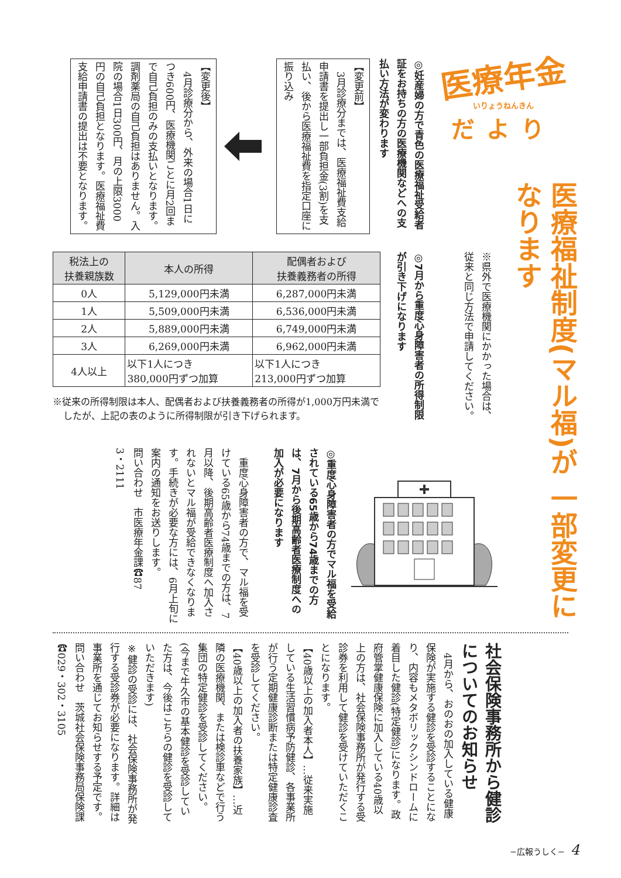医療年金
いりょうねんきん
だより
医療福祉制度(マル福)が 一部変更になります
◎妊産婦の方で青色の医療福祉受給者証をお持ちの方の医療機関などへの支払い方法が変わります
【変更前】
　3月診療分までは、医療福祉費支給申請書を提出し一部負担金(3割)を支払い、後から医療福祉費を指定口座に振り込み
【変更後】
　4月診療分から、外来の場合1日につき600円、医療機関ごとに月2回まで自己負担のみの支払いとなります。調剤薬局の自己負担はありません。入院の場合1日300円、月の上限3000円の自己負担となります。医療福祉費支給申請書の提出は不要となります。
※県外で医療機関にかかった場合は、従来と同じ方法で申請してください。
◎7月から重度心身障害者の所得制限が引き下げになります
| 税法上の 扶養親族数 | 本人の所得 | 配偶者および 扶養義務者の所得 |
| --- | --- | --- |
| 0人 | 5,129,000円未満 | 6,287,000円未満 |
| 1人 | 5,509,000円未満 | 6,536,000円未満 |
| 2人 | 5,889,000円未満 | 6,749,000円未満 |
| 3人 | 6,269,000円未満 | 6,962,000円未満 |
| 4人以上 | 以下1人につき 380,000円ずつ加算 | 以下1人につき 213,000円ずつ加算 |
※従来の所得制限は本人、配偶者および扶養義務者の所得が1,000万円未満でしたが、上記の表のように所得制限が引き下げられます。
◎重度心身障害者の方でマル福を受給されている65歳から74歳までの方は、7月から後期高齢者医療制度への加入が必要になります
　重度心身障害者の方で、マル福を受けている65歳から74歳までの方は、7月以降、後期高齢者医療制度へ加入されないとマル福が受給できなくなります。手続きが必要な方には、6月上旬に案内の通知をお送りします。
問い合わせ　市医療年金課☎87
3・2111
社会保険事務所から健診についてのお知らせ
　4月から、おのおの加入している健康保険が実施する健診を受診することになり、内容もメタボリックシンドロームに着目した健診(特定健診)になります。政府管掌健康保険に加入している40歳以上の方は、社会保険事務所が発行する受診券を利用して健診を受けていただくことになります。
【40歳以上の加入者本人】…従来実施している生活習慣病予防健診、各事業所が行う定期健康診断または特定健康診査を受診してください。
【40歳以上の加入者の扶養家族】…近隣の医療機関、または検診車などで行う集団の特定健診を受診してください。(今まで牛久市の基本健診を受診していた方は、今後はこちらの健診を受診していただきます)
※健診の受診には、社会保険事務所が発行する受診券が必要になります。詳細は事業所を通じてお知らせする予定です。
問い合わせ　茨城社会保険事務局保険課☎029・302・3105
−広報うしく− 4